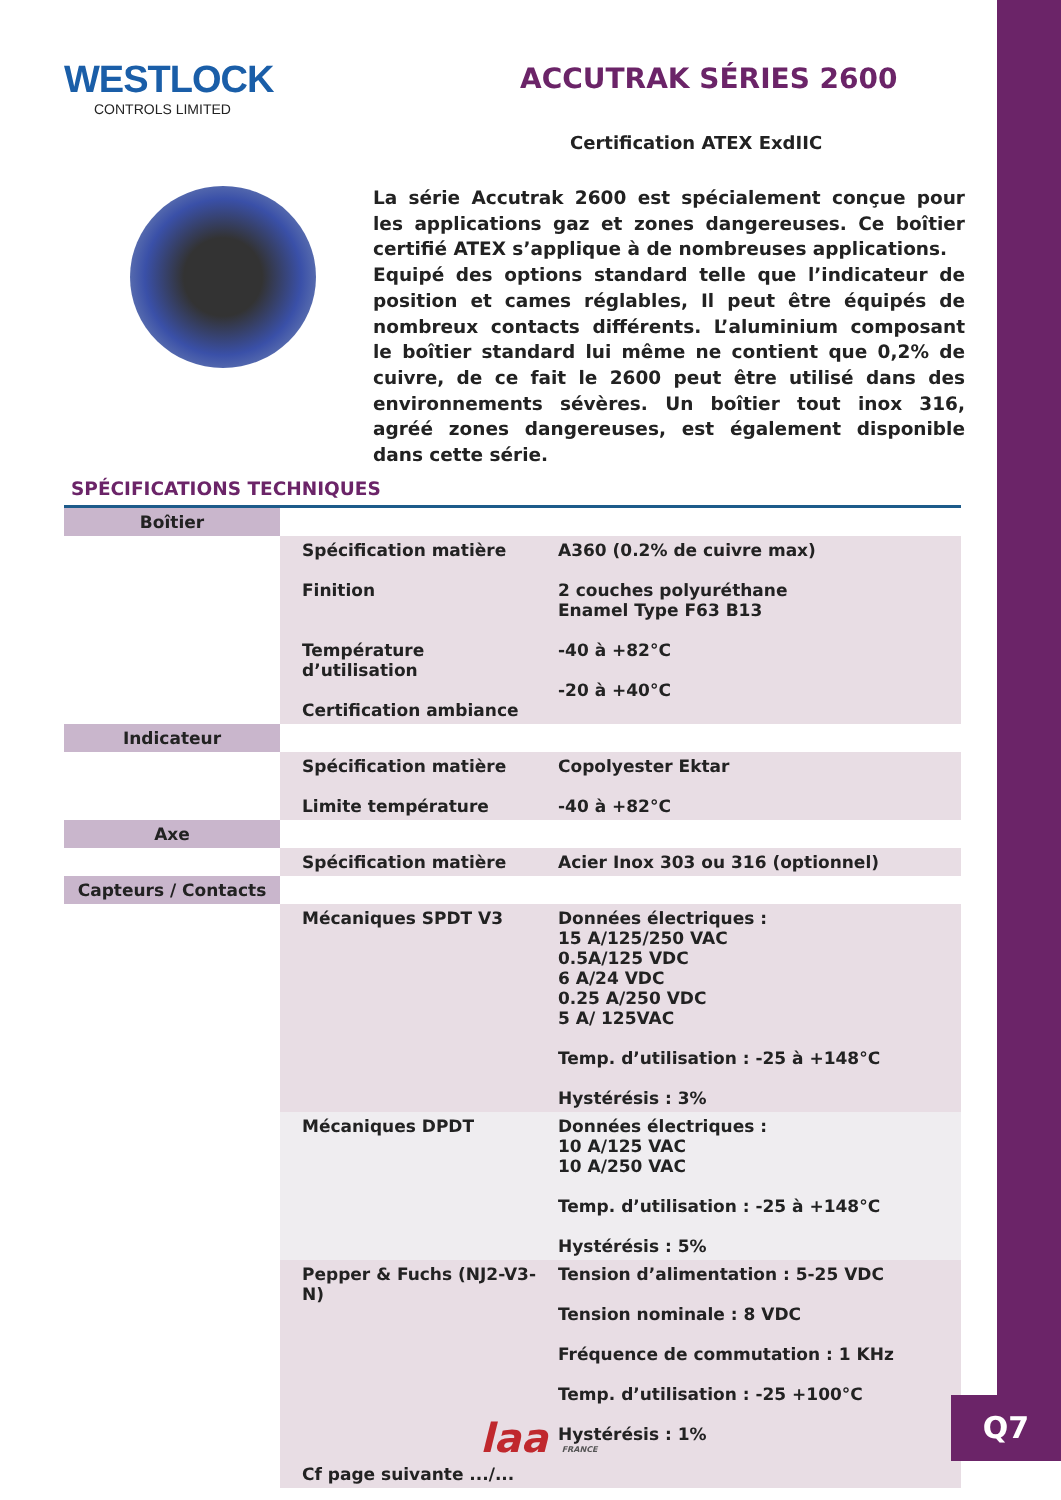WESTLOCK
CONTROLS LIMITED
ACCUTRAK SÉRIES 2600
Certification ATEX ExdIIC
La série Accutrak 2600 est spécialement conçue pour les applications gaz et zones dangereuses. Ce boîtier certifié ATEX s’applique à de nombreuses applications.
Equipé des options standard telle que l’indicateur de position et cames réglables, Il peut être équipés de nombreux contacts différents. L’aluminium composant le boîtier standard lui même ne contient que 0,2% de cuivre, de ce fait le 2600 peut être utilisé dans des environnements sévères. Un boîtier tout inox 316, agréé zones dangereuses, est également disponible dans cette série.
SPÉCIFICATIONS TECHNIQUES
| Boîtier | | |
| | Spécification matière Finition Température d’utilisation Certification ambiance | A360 (0.2% de cuivre max) 2 couches polyuréthane Enamel Type F63 B13 -40 à +82°C -20 à +40°C |
| Indicateur | | |
| | Spécification matière Limite température | Copolyester Ektar -40 à +82°C |
| Axe | | |
| | Spécification matière | Acier Inox 303 ou 316 (optionnel) |
| Capteurs / Contacts | | |
| | Mécaniques SPDT V3 | Données électriques : 15 A/125/250 VAC 0.5A/125 VDC 6 A/24 VDC 0.25 A/250 VDC 5 A/ 125VAC Temp. d’utilisation : -25 à +148°C Hystérésis : 3% |
| | Mécaniques DPDT | Données électriques : 10 A/125 VAC 10 A/250 VAC Temp. d’utilisation : -25 à +148°C Hystérésis : 5% |
| | Pepper & Fuchs (NJ2-V3-N) Cf page suivante .../... | Tension d’alimentation : 5-25 VDC Tension nominale : 8 VDC Fréquence de commutation : 1 KHz Temp. d’utilisation : -25 +100°C Hystérésis : 1% |
laa FRANCE
Q7